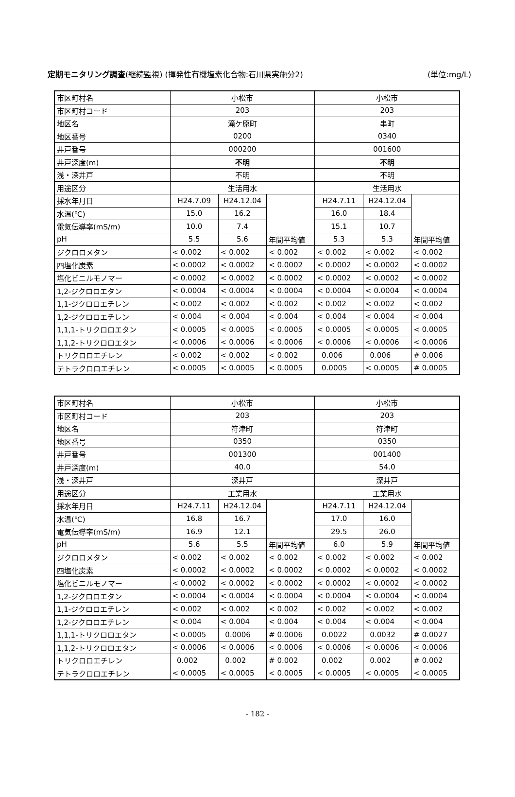定期モニタリング調査(継続監視) (揮発性有機塩素化合物:石川県実施分2) (単位:mg/L)
| 市区町村名 | 小松市 | | | 小松市 | | |
| 市区町村コード | 203 | | | 203 | | |
| 地区名 | 滝ケ原町 | | | 串町 | | |
| 地区番号 | 0200 | | | 0340 | | |
| 井戸番号 | 000200 | | | 001600 | | |
| 井戸深度(m) | 不明 | | | 不明 | | |
| 浅・深井戸 | 不明 | | | 不明 | | |
| 用途区分 | 生活用水 | | | 生活用水 | | |
| 採水年月日 | H24.7.09 | H24.12.04 | | H24.7.11 | H24.12.04 | |
| 水温(℃) | 15.0 | 16.2 | | 16.0 | 18.4 | |
| 電気伝導率(mS/m) | 10.0 | 7.4 | | 15.1 | 10.7 | |
| pH | 5.5 | 5.6 | 年間平均値 | 5.3 | 5.3 | 年間平均値 |
| ジクロロメタン | < 0.002 | < 0.002 | < 0.002 | < 0.002 | < 0.002 | < 0.002 |
| 四塩化炭素 | < 0.0002 | < 0.0002 | < 0.0002 | < 0.0002 | < 0.0002 | < 0.0002 |
| 塩化ビニルモノマー | < 0.0002 | < 0.0002 | < 0.0002 | < 0.0002 | < 0.0002 | < 0.0002 |
| 1,2-ジクロロエタン | < 0.0004 | < 0.0004 | < 0.0004 | < 0.0004 | < 0.0004 | < 0.0004 |
| 1,1-ジクロロエチレン | < 0.002 | < 0.002 | < 0.002 | < 0.002 | < 0.002 | < 0.002 |
| 1,2-ジクロロエチレン | < 0.004 | < 0.004 | < 0.004 | < 0.004 | < 0.004 | < 0.004 |
| 1,1,1-トリクロロエタン | < 0.0005 | < 0.0005 | < 0.0005 | < 0.0005 | < 0.0005 | < 0.0005 |
| 1,1,2-トリクロロエタン | < 0.0006 | < 0.0006 | < 0.0006 | < 0.0006 | < 0.0006 | < 0.0006 |
| トリクロロエチレン | < 0.002 | < 0.002 | < 0.002 | 0.006 | 0.006 | # 0.006 |
| テトラクロロエチレン | < 0.0005 | < 0.0005 | < 0.0005 | 0.0005 | < 0.0005 | # 0.0005 |
| 市区町村名 | 小松市 | | | 小松市 | | |
| 市区町村コード | 203 | | | 203 | | |
| 地区名 | 符津町 | | | 符津町 | | |
| 地区番号 | 0350 | | | 0350 | | |
| 井戸番号 | 001300 | | | 001400 | | |
| 井戸深度(m) | 40.0 | | | 54.0 | | |
| 浅・深井戸 | 深井戸 | | | 深井戸 | | |
| 用途区分 | 工業用水 | | | 工業用水 | | |
| 採水年月日 | H24.7.11 | H24.12.04 | | H24.7.11 | H24.12.04 | |
| 水温(℃) | 16.8 | 16.7 | | 17.0 | 16.0 | |
| 電気伝導率(mS/m) | 16.9 | 12.1 | | 29.5 | 26.0 | |
| pH | 5.6 | 5.5 | 年間平均値 | 6.0 | 5.9 | 年間平均値 |
| ジクロロメタン | < 0.002 | < 0.002 | < 0.002 | < 0.002 | < 0.002 | < 0.002 |
| 四塩化炭素 | < 0.0002 | < 0.0002 | < 0.0002 | < 0.0002 | < 0.0002 | < 0.0002 |
| 塩化ビニルモノマー | < 0.0002 | < 0.0002 | < 0.0002 | < 0.0002 | < 0.0002 | < 0.0002 |
| 1,2-ジクロロエタン | < 0.0004 | < 0.0004 | < 0.0004 | < 0.0004 | < 0.0004 | < 0.0004 |
| 1,1-ジクロロエチレン | < 0.002 | < 0.002 | < 0.002 | < 0.002 | < 0.002 | < 0.002 |
| 1,2-ジクロロエチレン | < 0.004 | < 0.004 | < 0.004 | < 0.004 | < 0.004 | < 0.004 |
| 1,1,1-トリクロロエタン | < 0.0005 | 0.0006 | # 0.0006 | 0.0022 | 0.0032 | # 0.0027 |
| 1,1,2-トリクロロエタン | < 0.0006 | < 0.0006 | < 0.0006 | < 0.0006 | < 0.0006 | < 0.0006 |
| トリクロロエチレン | 0.002 | 0.002 | # 0.002 | 0.002 | 0.002 | # 0.002 |
| テトラクロロエチレン | < 0.0005 | < 0.0005 | < 0.0005 | < 0.0005 | < 0.0005 | < 0.0005 |
- 182 -